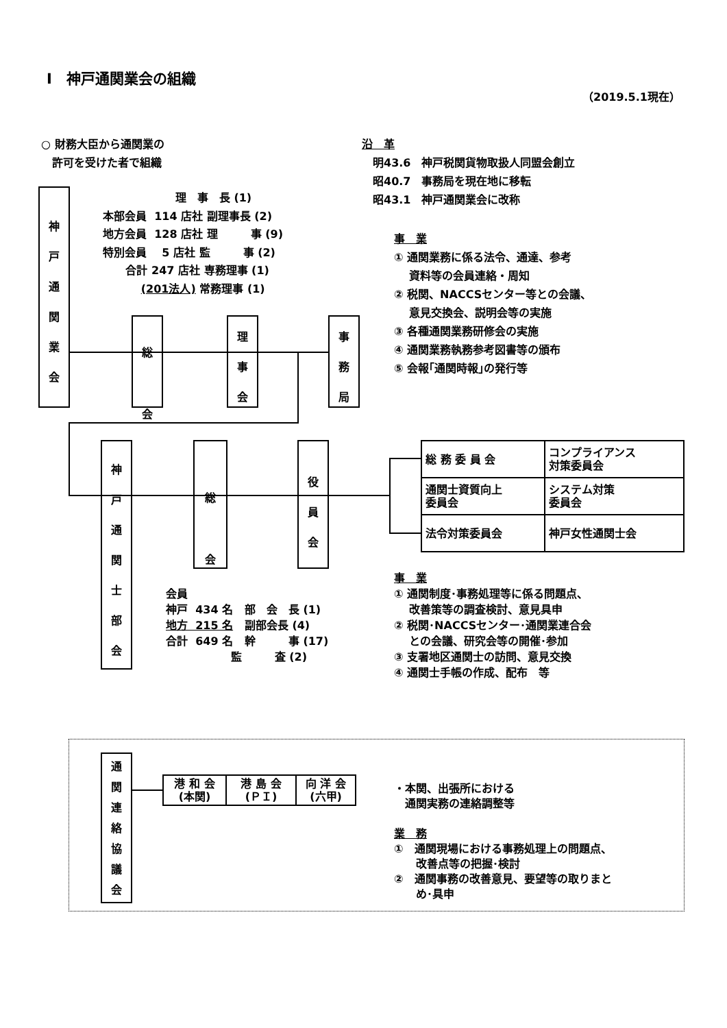Ⅰ　神戸通関業会の組織
（2019.5.1現在）
○ 財務大臣から通関業の
　許可を受けた者で組織
沿　革
　明43.6　神戸税関貨物取扱人同盟会創立
　昭40.7　事務局を現在地に移転
　昭43.1　神戸通関業会に改称
神
戸
通
関
業
会
理　事　長 (1) 本部会員 114 店社 副理事長 (2) 地方会員 128 店社 理　　　事 (9) 特別会員 5 店社 監　　　事 (2) 合計 247 店社 専務理事 (1) (201法人) 常務理事 (1)
総
会
理
事
会
事
務
局
事　業
① 通関業務に係る法令、通達、参考
　 資料等の会員連絡・周知
② 税関、NACCSセンター等との会議、
　 意見交換会、説明会等の実施
③ 各種通関業務研修会の実施
④ 通関業務執務参考図書等の頒布
⑤ 会報｢通関時報｣の発行等
神
戸
通
関
士
部
会
総
会
役
員
会
| 総 務 委 員 会 | コンプライアンス 対策委員会 |
| 通関士資質向上 委員会 | システム対策 委員会 |
| 法令対策委員会 | 神戸女性通関士会 |
会員 神戸 434 名 部　会　長 (1) 地方 215 名 副部会長 (4) 合計 649 名 幹　　　事 (17) 監　　　査 (2)
事　業
① 通関制度･事務処理等に係る問題点、
　 改善策等の調査検討、意見具申
② 税関･NACCSセンター･通関業連合会
　 との会議、研究会等の開催･参加
③ 支署地区通関士の訪問、意見交換
④ 通関士手帳の作成、配布　等
通
関
連
絡
協
議
会
| 港 和 会 (本関) | 港 島 会 (ＰＩ) | 向 洋 会 (六甲) |
・本関、出張所における
　通関実務の連絡調整等
業　務
①　通関現場における事務処理上の問題点、
　　改善点等の把握･検討
②　通関事務の改善意見、要望等の取りまと
　　め･具申